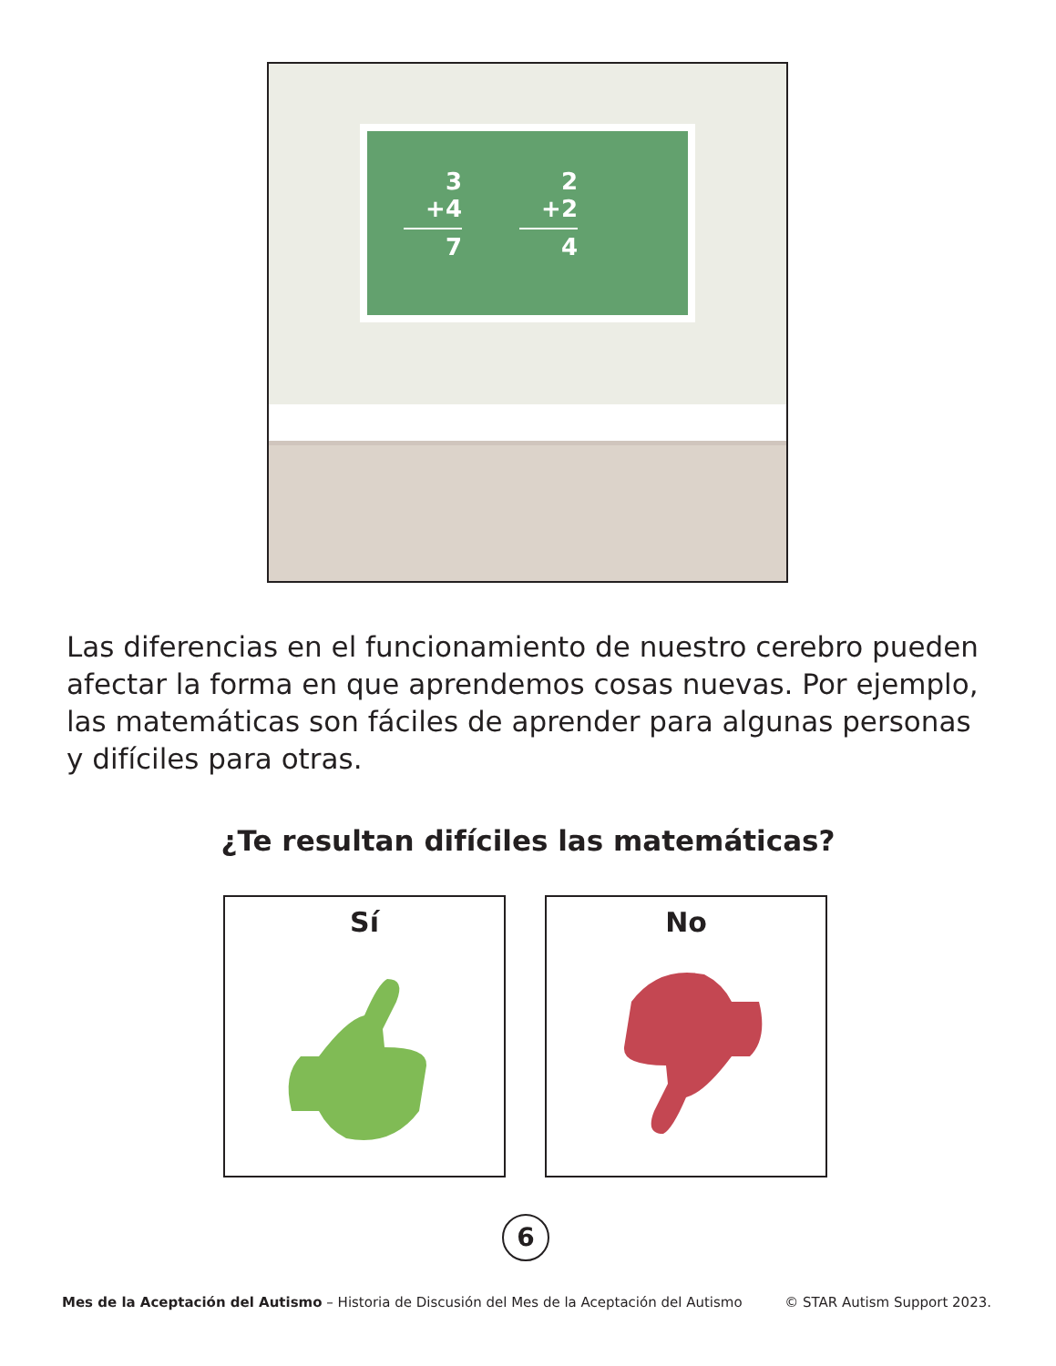3
+4
7
2
+2
4
Las diferencias en el funcionamiento de nuestro cerebro pueden afectar la forma en que aprendemos cosas nuevas. Por ejemplo, las matemáticas son fáciles de aprender para algunas personas y difíciles para otras.
¿Te resultan difíciles las matemáticas?
Sí No
6
Mes de la Aceptación del Autismo – Historia de Discusión del Mes de la Aceptación del Autismo © STAR Autism Support 2023.